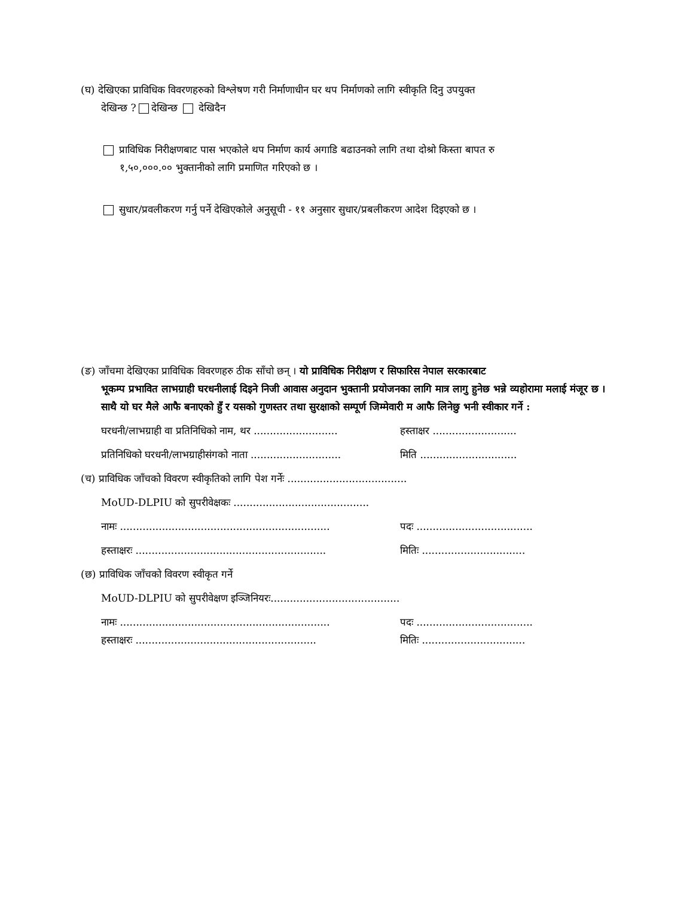(घ) देखिएका प्राविधिक विवरणहरुको विश्लेषण गरी निर्माणाधीन घर थप निर्माणको लागि स्वीकृति दिनु उपयुक्त
देखिन्छ ? देखिन्छ देखिदैन
प्राविधिक निरीक्षणबाट पास भएकोले थप निर्माण कार्य अगाडि बढाउनको लागि तथा दोश्रो किस्ता बापत रु
१,५०,०००.०० भुक्तानीको लागि प्रमाणित गरिएको छ ।
सुधार/प्रवलीकरण गर्नु पर्ने देखिएकोले अनुसूची - ११ अनुसार सुधार/प्रबलीकरण आदेश दिइएको छ ।
(ङ) जाँचमा देखिएका प्राविधिक विवरणहरु ठीक साँचो छन् । यो प्राविधिक निरीक्षण र सिफारिस नेपाल सरकारबाट
भूकम्प प्रभावित लाभग्राही घरधनीलाई दिइने निजी आवास अनुदान भुक्तानी प्रयोजनका लागि मात्र लागु हुनेछ भन्ने व्यहोरामा मलाई मंजूर छ । साथै यो घर मैले आफै बनाएको हुँ र यसको गुणस्तर तथा सुरक्षाको सम्पूर्ण जिम्मेवारी म आफै लिनेछु भनी स्वीकार गर्ने :
घरधनी/लाभग्राही वा प्रतिनिधिको नाम, थर .......................... हस्ताक्षर ..........................
प्रतिनिधिको घरधनी/लाभग्राहीसंगको नाता ............................ मिति ..............................
(च) प्राविधिक जाँचको विवरण स्वीकृतिको लागि पेश गर्नेः .....................................
MoUD-DLPIU को सुपरीवेक्षकः ..........................................
नामः ................................................................. पदः ....................................
हस्ताक्षरः ........................................................... मितिः ................................
(छ) प्राविधिक जाँचको विवरण स्वीकृत गर्ने
MoUD-DLPIU को सुपरीवेक्षण इञ्जिनियरः........................................
नामः ................................................................. पदः ....................................
हस्ताक्षरः ........................................................ मितिः ................................